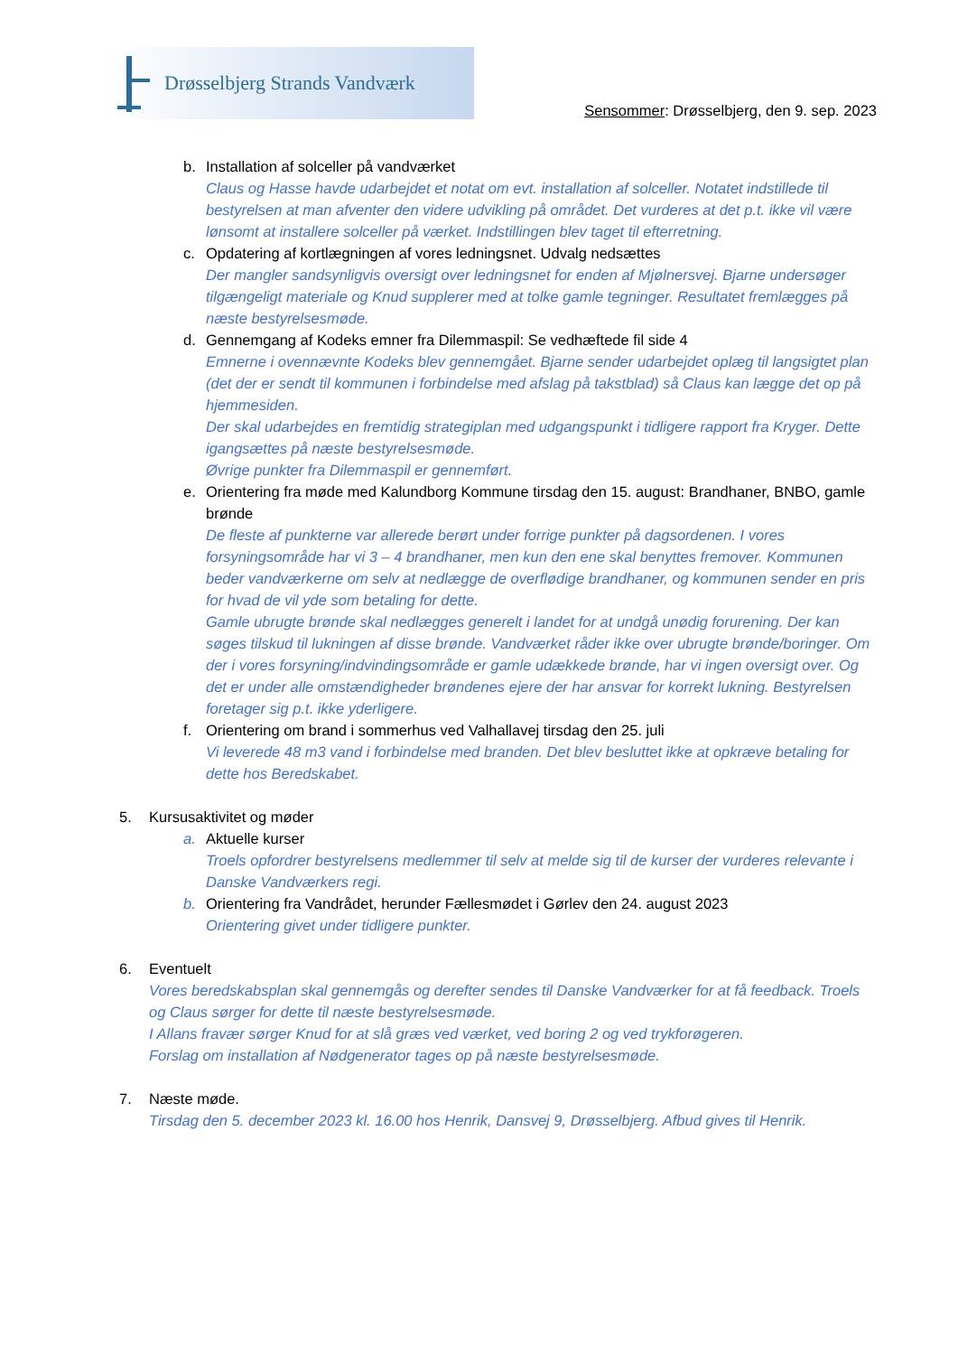Drøsselbjerg Strands Vandværk
Sensommer: Drøsselbjerg, den 9. sep. 2023
b. Installation af solceller på vandværket
Claus og Hasse havde udarbejdet et notat om evt. installation af solceller. Notatet indstillede til bestyrelsen at man afventer den videre udvikling på området. Det vurderes at det p.t. ikke vil være lønsomt at installere solceller på værket. Indstillingen blev taget til efterretning.
c. Opdatering af kortlægningen af vores ledningsnet. Udvalg nedsættes
Der mangler sandsynligvis oversigt over ledningsnet for enden af Mjølnersvej. Bjarne undersøger tilgængeligt materiale og Knud supplerer med at tolke gamle tegninger. Resultatet fremlægges på næste bestyrelsesmøde.
d. Gennemgang af Kodeks emner fra Dilemmaspil: Se vedhæftede fil side 4
Emnerne i ovennævnte Kodeks blev gennemgået. Bjarne sender udarbejdet oplæg til langsigtet plan (det der er sendt til kommunen i forbindelse med afslag på takstblad) så Claus kan lægge det op på hjemmesiden.
Der skal udarbejdes en fremtidig strategiplan med udgangspunkt i tidligere rapport fra Kryger. Dette igangsættes på næste bestyrelsesmøde.
Øvrige punkter fra Dilemmaspil er gennemført.
e. Orientering fra møde med Kalundborg Kommune tirsdag den 15. august: Brandhaner, BNBO, gamle brønde
De fleste af punkterne var allerede berørt under forrige punkter på dagsordenen. I vores forsyningsområde har vi 3 – 4 brandhaner, men kun den ene skal benyttes fremover. Kommunen beder vandværkerne om selv at nedlægge de overflødige brandhaner, og kommunen sender en pris for hvad de vil yde som betaling for dette.
Gamle ubrugte brønde skal nedlægges generelt i landet for at undgå unødig forurening. Der kan søges tilskud til lukningen af disse brønde. Vandværket råder ikke over ubrugte brønde/boringer. Om der i vores forsyning/indvindingsområde er gamle udækkede brønde, har vi ingen oversigt over. Og det er under alle omstændigheder brøndenes ejere der har ansvar for korrekt lukning. Bestyrelsen foretager sig p.t. ikke yderligere.
f. Orientering om brand i sommerhus ved Valhallavej tirsdag den 25. juli
Vi leverede 48 m3 vand i forbindelse med branden. Det blev besluttet ikke at opkræve betaling for dette hos Beredskabet.
5. Kursusaktivitet og møder
a. Aktuelle kurser
Troels opfordrer bestyrelsens medlemmer til selv at melde sig til de kurser der vurderes relevante i Danske Vandværkers regi.
b. Orientering fra Vandrådet, herunder Fællesmødet i Gørlev den 24. august 2023
Orientering givet under tidligere punkter.
6. Eventuelt
Vores beredskabsplan skal gennemgås og derefter sendes til Danske Vandværker for at få feedback. Troels og Claus sørger for dette til næste bestyrelsesmøde.
I Allans fravær sørger Knud for at slå græs ved værket, ved boring 2 og ved trykforøgeren.
Forslag om installation af Nødgenerator tages op på næste bestyrelsesmøde.
7. Næste møde.
Tirsdag den 5. december 2023 kl. 16.00 hos Henrik, Dansvej 9, Drøsselbjerg. Afbud gives til Henrik.